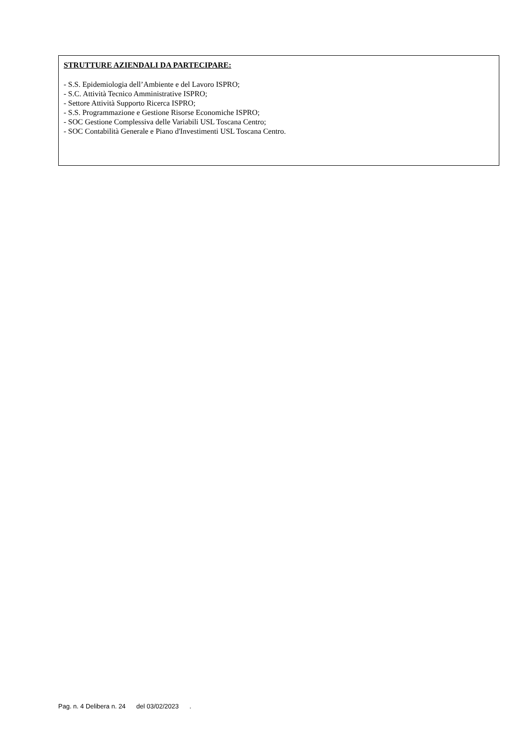STRUTTURE AZIENDALI DA PARTECIPARE:
- S.S. Epidemiologia dell’Ambiente e del Lavoro ISPRO;
- S.C. Attività Tecnico Amministrative ISPRO;
- Settore Attività Supporto Ricerca ISPRO;
- S.S. Programmazione e Gestione Risorse Economiche ISPRO;
- SOC Gestione Complessiva delle Variabili USL Toscana Centro;
- SOC Contabilità Generale e Piano d'Investimenti USL Toscana Centro.
Pag. n. 4 Delibera n. 24 del 03/02/2023 .